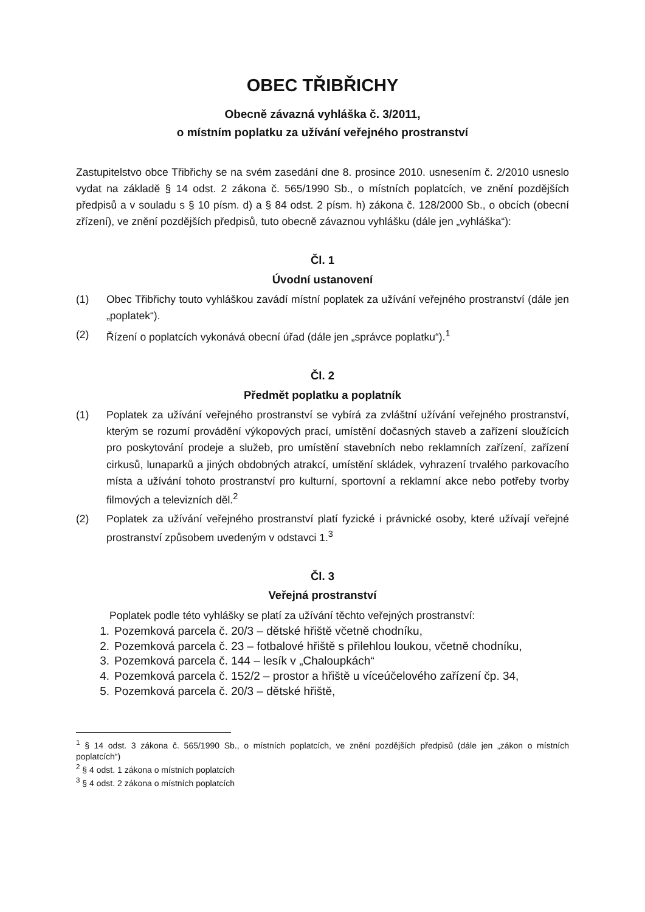OBEC TŘIBŘICHY
Obecně závazná vyhláška č. 3/2011,
o místním poplatku za užívání veřejného prostranství
Zastupitelstvo obce Třibřichy se na svém zasedání dne 8. prosince 2010. usnesením č. 2/2010 usneslo vydat na základě § 14 odst. 2 zákona č. 565/1990 Sb., o místních poplatcích, ve znění pozdějších předpisů a v souladu s § 10 písm. d) a § 84 odst. 2 písm. h) zákona č. 128/2000 Sb., o obcích (obecní zřízení), ve znění pozdějších předpisů, tuto obecně závaznou vyhlášku (dále jen „vyhláška“):
Čl. 1
Úvodní ustanovení
(1) Obec Třibřichy touto vyhláškou zavádí místní poplatek za užívání veřejného prostranství (dále jen „poplatek“).
(2) Řízení o poplatcích vykonává obecní úřad (dále jen „správce poplatku“).<sup>1</sup>
Čl. 2
Předmět poplatku a poplatník
(1) Poplatek za užívání veřejného prostranství se vybírá za zvláštní užívání veřejného prostranství, kterým se rozumí provádění výkopových prací, umístění dočasných staveb a zařízení sloužících pro poskytování prodeje a služeb, pro umístění stavebních nebo reklamních zařízení, zařízení cirkusů, lunaparků a jiných obdobných atrakcí, umístění skládek, vyhrazení trvalého parkovacího místa a užívání tohoto prostranství pro kulturní, sportovní a reklamní akce nebo potřeby tvorby filmových a televizních děl.<sup>2</sup>
(2) Poplatek za užívání veřejného prostranství platí fyzické i právnické osoby, které užívají veřejné prostranství způsobem uvedeným v odstavci 1.<sup>3</sup>
Čl. 3
Veřejná prostranství
Poplatek podle této vyhlášky se platí za užívání těchto veřejných prostranství:
1. Pozemková parcela č. 20/3 – dětské hřiště včetně chodníku,
2. Pozemková parcela č. 23 – fotbalové hřiště s přilehlou loukou, včetně chodníku,
3. Pozemková parcela č. 144 – lesík v „Chaloupkách“
4. Pozemková parcela č. 152/2 – prostor a hřiště u víceúčelového zařízení čp. 34,
5. Pozemková parcela č. 20/3 – dětské hřiště,
<sup>1</sup> § 14 odst. 3 zákona č. 565/1990 Sb., o místních poplatcích, ve znění pozdějších předpisů (dále jen „zákon o místních poplatcích“)
<sup>2</sup> § 4 odst. 1 zákona o místních poplatcích
<sup>3</sup> § 4 odst. 2 zákona o místních poplatcích